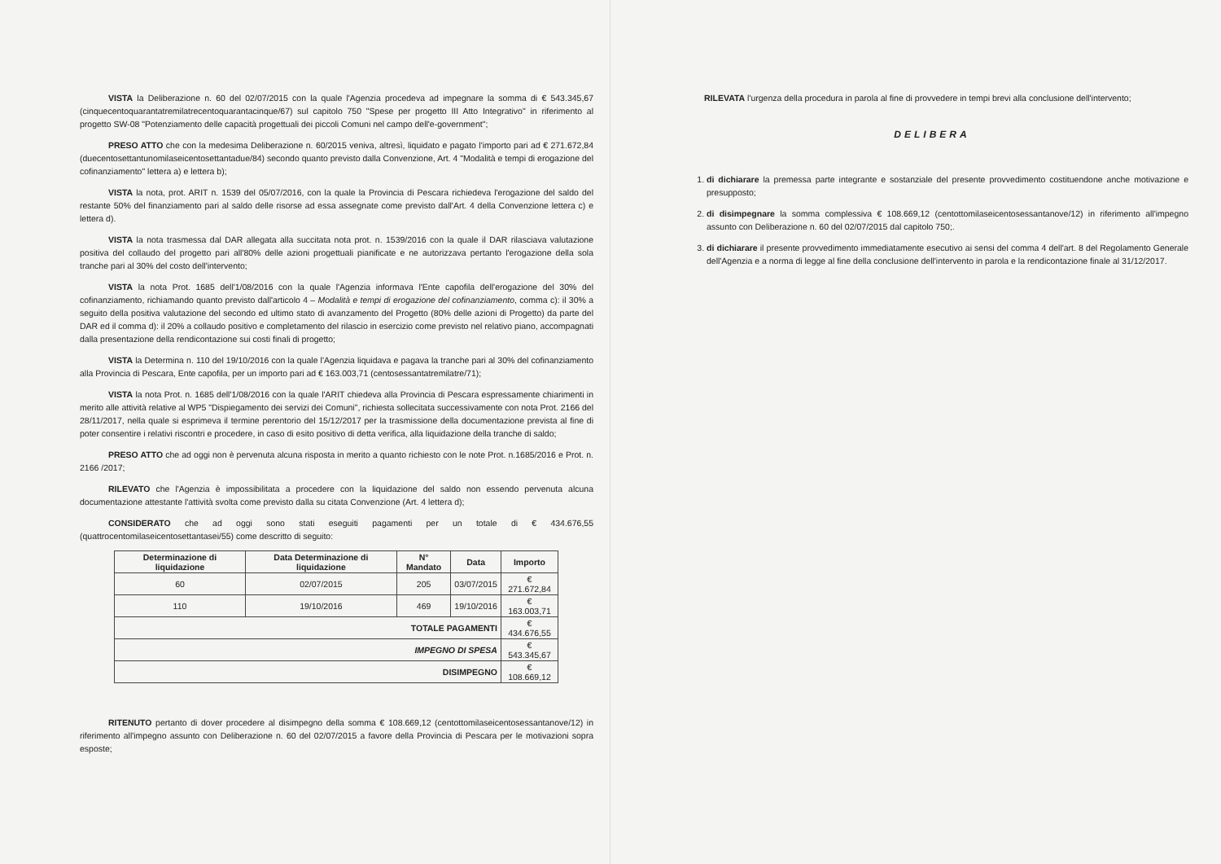VISTA la Deliberazione n. 60 del 02/07/2015 con la quale l'Agenzia procedeva ad impegnare la somma di € 543.345,67 (cinquecentoquarantatremilatrecentoquarantacinque/67) sul capitolo 750 "Spese per progetto III Atto Integrativo" in riferimento al progetto SW-08 "Potenziamento delle capacità progettuali dei piccoli Comuni nel campo dell'e-government";
PRESO ATTO che con la medesima Deliberazione n. 60/2015 veniva, altresì, liquidato e pagato l'importo pari ad € 271.672,84 (duecentosettantunomilaseicentosettantadue/84) secondo quanto previsto dalla Convenzione, Art. 4 "Modalità e tempi di erogazione del cofinanziamento" lettera a) e lettera b);
VISTA la nota, prot. ARIT n. 1539 del 05/07/2016, con la quale la Provincia di Pescara richiedeva l'erogazione del saldo del restante 50% del finanziamento pari al saldo delle risorse ad essa assegnate come previsto dall'Art. 4 della Convenzione lettera c) e lettera d).
VISTA la nota trasmessa dal DAR allegata alla succitata nota prot. n. 1539/2016 con la quale il DAR rilasciava valutazione positiva del collaudo del progetto pari all'80% delle azioni progettuali pianificate e ne autorizzava pertanto l'erogazione della sola tranche pari al 30% del costo dell'intervento;
VISTA la nota Prot. 1685 dell'1/08/2016 con la quale l'Agenzia informava l'Ente capofila dell'erogazione del 30% del cofinanziamento, richiamando quanto previsto dall'articolo 4 – Modalità e tempi di erogazione del cofinanziamento, comma c): il 30% a seguito della positiva valutazione del secondo ed ultimo stato di avanzamento del Progetto (80% delle azioni di Progetto) da parte del DAR ed il comma d): il 20% a collaudo positivo e completamento del rilascio in esercizio come previsto nel relativo piano, accompagnati dalla presentazione della rendicontazione sui costi finali di progetto;
VISTA la Determina n. 110 del 19/10/2016 con la quale l'Agenzia liquidava e pagava la tranche pari al 30% del cofinanziamento alla Provincia di Pescara, Ente capofila, per un importo pari ad € 163.003,71 (centosessantatremilatre/71);
VISTA la nota Prot. n. 1685 dell'1/08/2016 con la quale l'ARIT chiedeva alla Provincia di Pescara espressamente chiarimenti in merito alle attività relative al WP5 "Dispiegamento dei servizi dei Comuni", richiesta sollecitata successivamente con nota Prot. 2166 del 28/11/2017, nella quale si esprimeva il termine perentorio del 15/12/2017 per la trasmissione della documentazione prevista al fine di poter consentire i relativi riscontri e procedere, in caso di esito positivo di detta verifica, alla liquidazione della tranche di saldo;
PRESO ATTO che ad oggi non è pervenuta alcuna risposta in merito a quanto richiesto con le note Prot. n.1685/2016 e Prot. n. 2166 /2017;
RILEVATO che l'Agenzia è impossibilitata a procedere con la liquidazione del saldo non essendo pervenuta alcuna documentazione attestante l'attività svolta come previsto dalla su citata Convenzione (Art. 4 lettera d);
CONSIDERATO che ad oggi sono stati eseguiti pagamenti per un totale di € 434.676,55 (quattrocentomilaseicentosettantasei/55) come descritto di seguito:
| Determinazione di liquidazione | Data Determinazione di liquidazione | N° Mandato | Data | Importo |
| --- | --- | --- | --- | --- |
| 60 | 02/07/2015 | 205 | 03/07/2015 | € 271.672,84 |
| 110 | 19/10/2016 | 469 | 19/10/2016 | € 163.003,71 |
| TOTALE PAGAMENTI | | | | € 434.676,55 |
| IMPEGNO DI SPESA | | | | € 543.345,67 |
| DISIMPEGNO | | | | € 108.669,12 |
RITENUTO pertanto di dover procedere al disimpegno della somma € 108.669,12 (centottomilaseicentosessantanove/12) in riferimento all'impegno assunto con Deliberazione n. 60 del 02/07/2015 a favore della Provincia di Pescara per le motivazioni sopra esposte;
RILEVATA l'urgenza della procedura in parola al fine di provvedere in tempi brevi alla conclusione dell'intervento;
DELIBERA
1. di dichiarare la premessa parte integrante e sostanziale del presente provvedimento costituendone anche motivazione e presupposto;
2. di disimpegnare la somma complessiva € 108.669,12 (centottomilaseicentosessantanove/12) in riferimento all'impegno assunto con Deliberazione n. 60 del 02/07/2015 dal capitolo 750;.
3. di dichiarare il presente provvedimento immediatamente esecutivo ai sensi del comma 4 dell'art. 8 del Regolamento Generale dell'Agenzia e a norma di legge al fine della conclusione dell'intervento in parola e la rendicontazione finale al 31/12/2017.